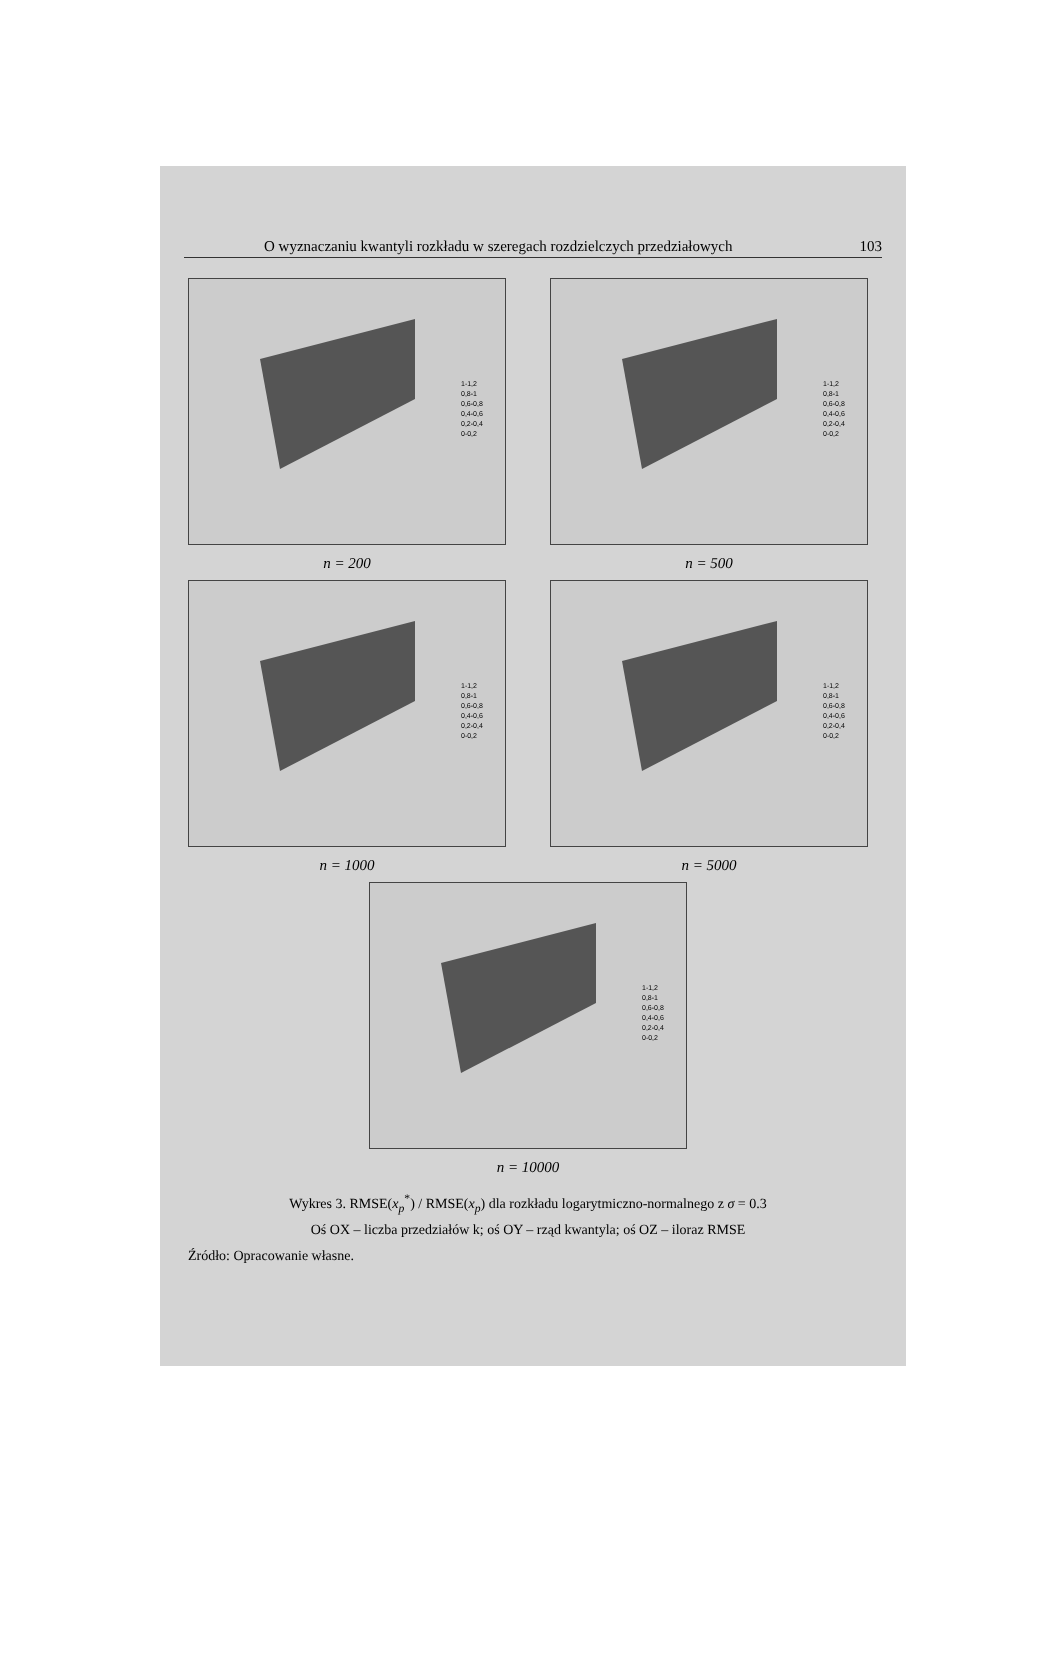O wyznaczaniu kwantyli rozkładu w szeregach rozdzielczych przedziałowych 103
1-1,2
0,8-1
0,6-0,8
0,4-0,6
0,2-0,4
0-0,2
n = 200
1-1,2
0,8-1
0,6-0,8
0,4-0,6
0,2-0,4
0-0,2
n = 500
1-1,2
0,8-1
0,6-0,8
0,4-0,6
0,2-0,4
0-0,2
n = 1000
1-1,2
0,8-1
0,6-0,8
0,4-0,6
0,2-0,4
0-0,2
n = 5000
1-1,2
0,8-1
0,6-0,8
0,4-0,6
0,2-0,4
0-0,2
n = 10000
Wykres 3. RMSE(x<sub>p</sub><sup>*</sup>) / RMSE(x<sub>p</sub>) dla rozkładu logarytmiczno-normalnego z σ = 0.3
Oś OX – liczba przedziałów k; oś OY – rząd kwantyla; oś OZ – iloraz RMSE
Źródło: Opracowanie własne.